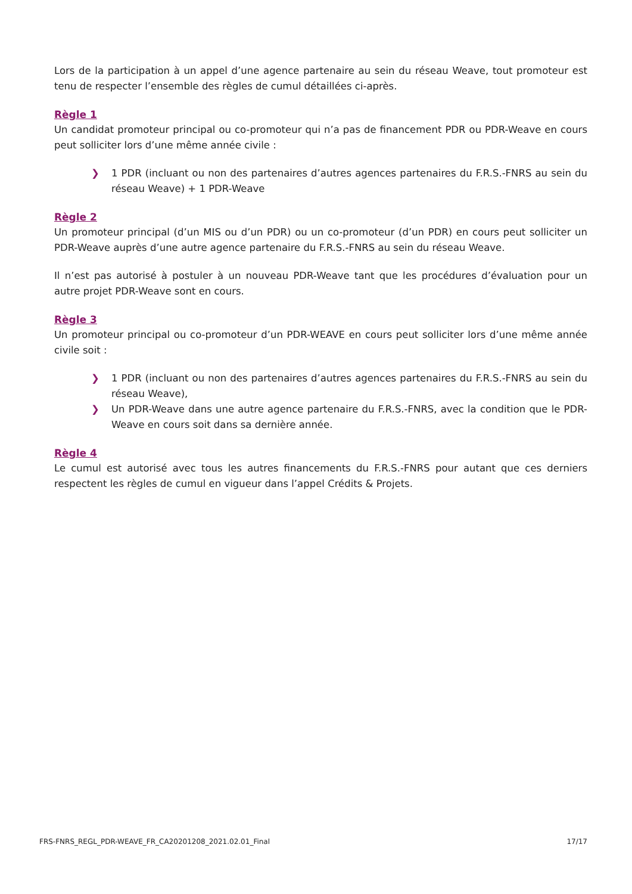Lors de la participation à un appel d’une agence partenaire au sein du réseau Weave, tout promoteur est tenu de respecter l’ensemble des règles de cumul détaillées ci-après.
Règle 1
Un candidat promoteur principal ou co-promoteur qui n’a pas de financement PDR ou PDR-Weave en cours peut solliciter lors d’une même année civile :
❯ 1 PDR (incluant ou non des partenaires d’autres agences partenaires du F.R.S.-FNRS au sein du réseau Weave) + 1 PDR-Weave
Règle 2
Un promoteur principal (d’un MIS ou d’un PDR) ou un co-promoteur (d’un PDR) en cours peut solliciter un PDR-Weave auprès d’une autre agence partenaire du F.R.S.-FNRS au sein du réseau Weave.
Il n’est pas autorisé à postuler à un nouveau PDR-Weave tant que les procédures d’évaluation pour un autre projet PDR-Weave sont en cours.
Règle 3
Un promoteur principal ou co-promoteur d’un PDR-WEAVE en cours peut solliciter lors d’une même année civile soit :
❯ 1 PDR (incluant ou non des partenaires d’autres agences partenaires du F.R.S.-FNRS au sein du réseau Weave),
❯ Un PDR-Weave dans une autre agence partenaire du F.R.S.-FNRS, avec la condition que le PDR-Weave en cours soit dans sa dernière année.
Règle 4
Le cumul est autorisé avec tous les autres financements du F.R.S.-FNRS pour autant que ces derniers respectent les règles de cumul en vigueur dans l’appel Crédits & Projets.
FRS-FNRS_REGL_PDR-WEAVE_FR_CA20201208_2021.02.01_Final 17/17